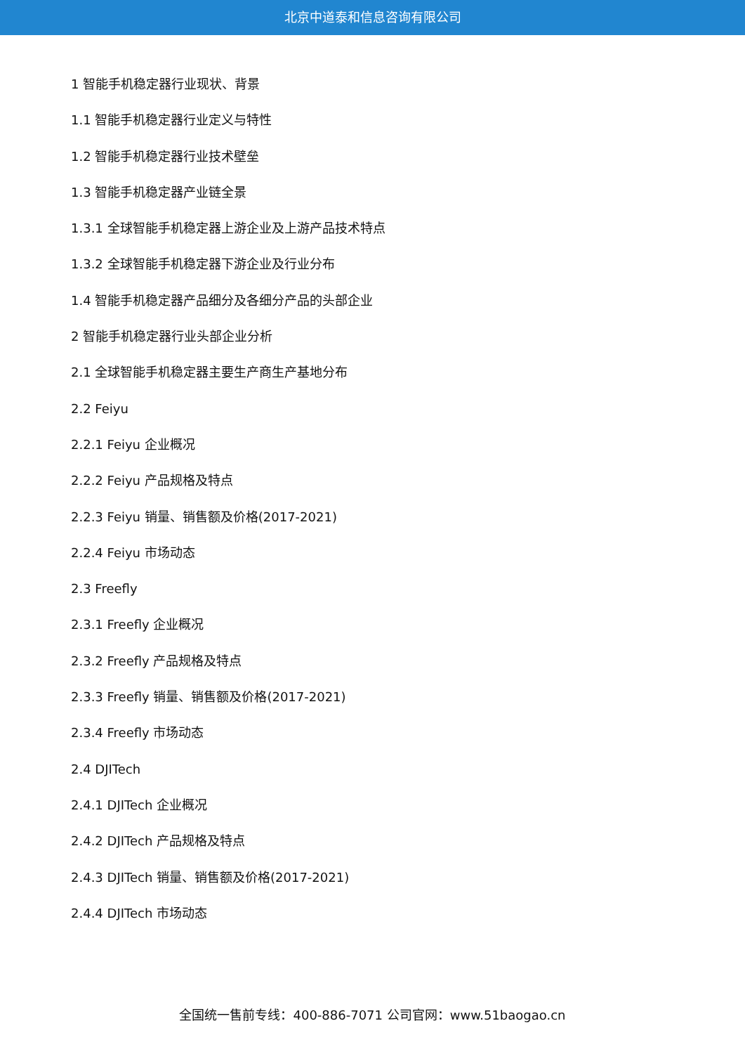北京中道泰和信息咨询有限公司
1 智能手机稳定器行业现状、背景
1.1 智能手机稳定器行业定义与特性
1.2 智能手机稳定器行业技术壁垒
1.3 智能手机稳定器产业链全景
1.3.1 全球智能手机稳定器上游企业及上游产品技术特点
1.3.2 全球智能手机稳定器下游企业及行业分布
1.4 智能手机稳定器产品细分及各细分产品的头部企业
2 智能手机稳定器行业头部企业分析
2.1 全球智能手机稳定器主要生产商生产基地分布
2.2 Feiyu
2.2.1 Feiyu 企业概况
2.2.2 Feiyu 产品规格及特点
2.2.3 Feiyu 销量、销售额及价格(2017-2021)
2.2.4 Feiyu 市场动态
2.3 Freefly
2.3.1 Freefly 企业概况
2.3.2 Freefly 产品规格及特点
2.3.3 Freefly 销量、销售额及价格(2017-2021)
2.3.4 Freefly 市场动态
2.4 DJITech
2.4.1 DJITech 企业概况
2.4.2 DJITech 产品规格及特点
2.4.3 DJITech 销量、销售额及价格(2017-2021)
2.4.4 DJITech 市场动态
全国统一售前专线：400-886-7071 公司官网：www.51baogao.cn